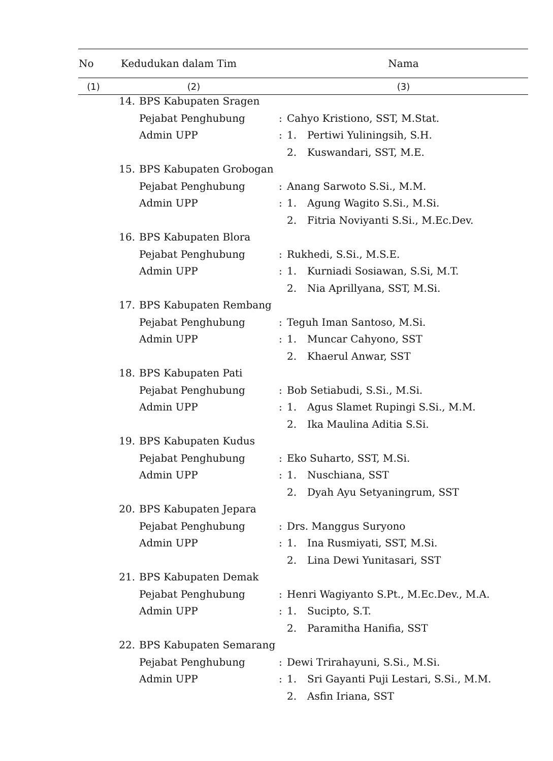| No | Kedudukan dalam Tim | | Nama | | |
| --- | --- | --- | --- | --- | --- |
| (1) | (2) | | (3) | | |
| | 14. | BPS Kabupaten Sragen | | | |
| | | Pejabat Penghubung | : | Cahyo Kristiono, SST, M.Stat. | |
| | | Admin UPP | : | 1. | Pertiwi Yuliningsih, S.H. |
| | | | | 2. | Kuswandari, SST, M.E. |
| | 15. | BPS Kabupaten Grobogan | | | |
| | | Pejabat Penghubung | : | Anang Sarwoto S.Si., M.M. | |
| | | Admin UPP | : | 1. | Agung Wagito S.Si., M.Si. |
| | | | | 2. | Fitria Noviyanti S.Si., M.Ec.Dev. |
| | 16. | BPS Kabupaten Blora | | | |
| | | Pejabat Penghubung | : | Rukhedi, S.Si., M.S.E. | |
| | | Admin UPP | : | 1. | Kurniadi Sosiawan, S.Si, M.T. |
| | | | | 2. | Nia Aprillyana, SST, M.Si. |
| | 17. | BPS Kabupaten Rembang | | | |
| | | Pejabat Penghubung | : | Teguh Iman Santoso, M.Si. | |
| | | Admin UPP | : | 1. | Muncar Cahyono, SST |
| | | | | 2. | Khaerul Anwar, SST |
| | 18. | BPS Kabupaten Pati | | | |
| | | Pejabat Penghubung | : | Bob Setiabudi, S.Si., M.Si. | |
| | | Admin UPP | : | 1. | Agus Slamet Rupingi S.Si., M.M. |
| | | | | 2. | Ika Maulina Aditia S.Si. |
| | 19. | BPS Kabupaten Kudus | | | |
| | | Pejabat Penghubung | : | Eko Suharto, SST, M.Si. | |
| | | Admin UPP | : | 1. | Nuschiana, SST |
| | | | | 2. | Dyah Ayu Setyaningrum, SST |
| | 20. | BPS Kabupaten Jepara | | | |
| | | Pejabat Penghubung | : | Drs. Manggus Suryono | |
| | | Admin UPP | : | 1. | Ina Rusmiyati, SST, M.Si. |
| | | | | 2. | Lina Dewi Yunitasari, SST |
| | 21. | BPS Kabupaten Demak | | | |
| | | Pejabat Penghubung | : | Henri Wagiyanto S.Pt., M.Ec.Dev., M.A. | |
| | | Admin UPP | : | 1. | Sucipto, S.T. |
| | | | | 2. | Paramitha Hanifia, SST |
| | 22. | BPS Kabupaten Semarang | | | |
| | | Pejabat Penghubung | : | Dewi Trirahayuni, S.Si., M.Si. | |
| | | Admin UPP | : | 1. | Sri Gayanti Puji Lestari, S.Si., M.M. |
| | | | | 2. | Asfin Iriana, SST |